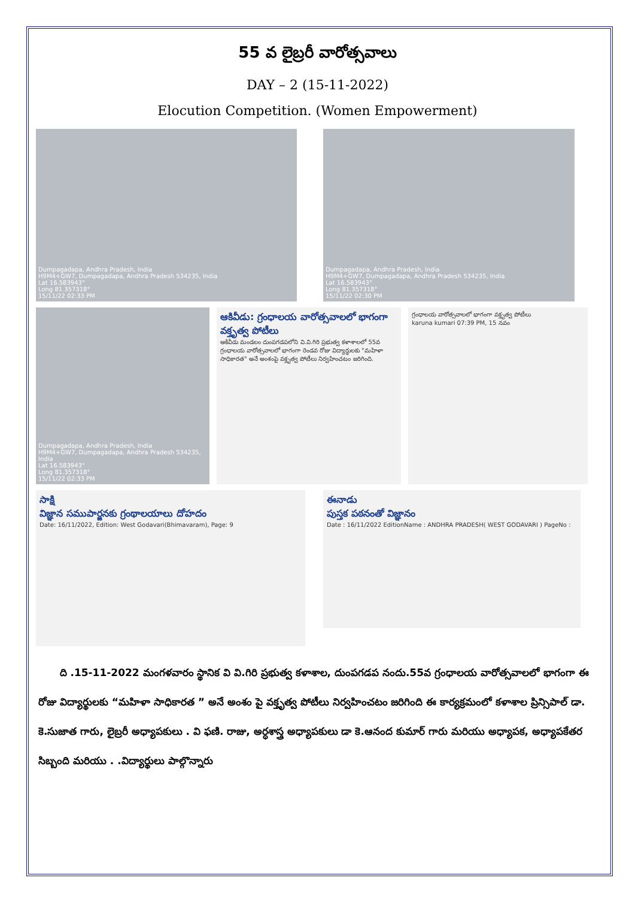55 వ లైబ్రరీ వారోత్సవాలు
DAY – 2 (15-11-2022)
Elocution Competition. (Women Empowerment)
Dumpagadapa, Andhra Pradesh, India
H9M4+GW7, Dumpagadapa, Andhra Pradesh 534235, India
Lat 16.583943°
Long 81.357318°
15/11/22 02:33 PM
Dumpagadapa, Andhra Pradesh, India
H9M4+GW7, Dumpagadapa, Andhra Pradesh 534235, India
Lat 16.583943°
Long 81.357318°
15/11/22 02:30 PM
Dumpagadapa, Andhra Pradesh, India
H9M4+GW7, Dumpagadapa, Andhra Pradesh 534235, India
Lat 16.583943°
Long 81.357318°
15/11/22 02:33 PM
ఆకివీడు: గ్రంధాలయ వారోత్సవాలలో భాగంగా వక్తృత్వ పోటీలు
ఆకివీడు మండలం దుంపగడపలోని వి.వి.గిరి ప్రభుత్వ కళాశాలలో 55వ గ్రంధాలయ వారోత్సవాలలో భాగంగా రెండవ రోజు విద్యార్థులకు "మహిళా సాధికారత" అనే అంశంపై వక్తృత్వ పోటీలు నిర్వహించటం జరిగింది.
గ్రంధాలయ వారోత్సవాలలో భాగంగా వక్తృత్వ పోటీలు
karuna kumari 07:39 PM, 15 నవం
సాక్షి
విజ్ఞాన సముపార్జనకు గ్రంథాలయాలు దోహదం
Date: 16/11/2022, Edition: West Godavari(Bhimavaram), Page: 9
ఈనాడు
పుస్తక పఠనంతో విజ్ఞానం
Date : 16/11/2022 EditionName : ANDHRA PRADESH( WEST GODAVARI ) PageNo :
ది .15-11-2022 మంగళవారం స్థానిక వి వి.గిరి ప్రభుత్వ కళాశాల, దుంపగడప నందు.55వ గ్రంధాలయ వారోత్సవాలలో భాగంగా ఈ రోజు విద్యార్థులకు “మహిళా సాధికారత ” అనే అంశం పై వక్తృత్వ పోటీలు నిర్వహించటం జరిగింది ఈ కార్యక్రమంలో కళాశాల ప్రిన్సిపాల్ డా. కె.సుజాత గారు, లైబ్రరీ అధ్యాపకులు . వి ఫణి. రాజు, అర్ధశాస్త్ర అధ్యాపకులు డా కె.ఆనంద కుమార్ గారు మరియు అధ్యాపక, అధ్యాపకేతర సిబ్బంది మరియు . .విద్యార్థులు పాల్గొన్నారు